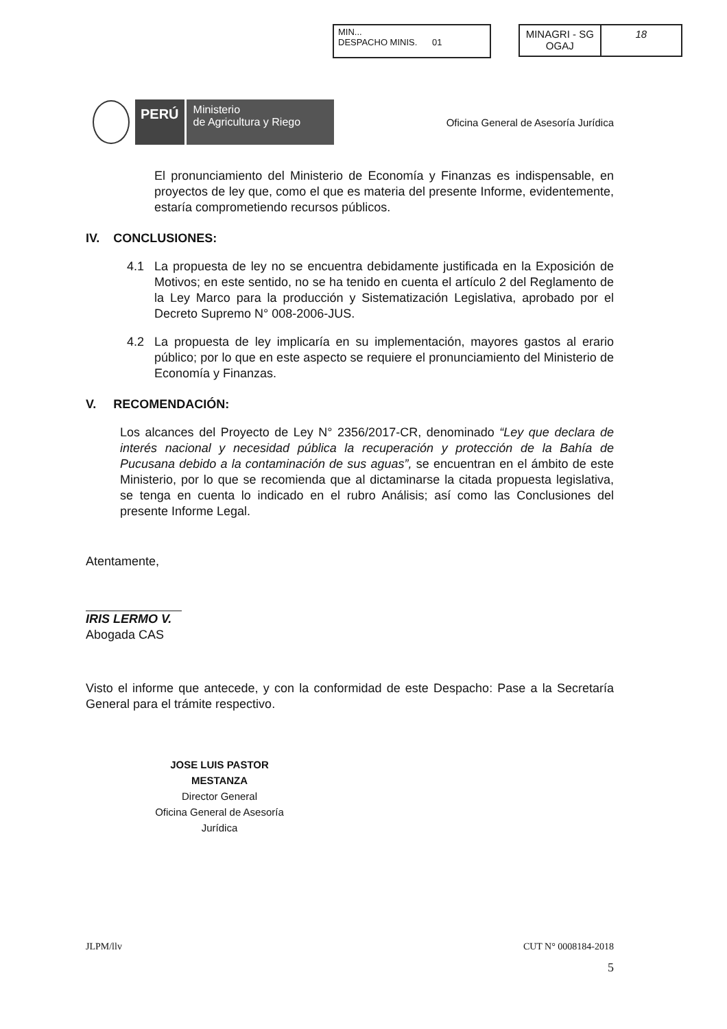MIN...
DESPACHO MINIS. 01
MINAGRI - SG
OGAJ
18
PERÚ
Ministerio
de Agricultura y Riego
Oficina General de Asesoría Jurídica
El pronunciamiento del Ministerio de Economía y Finanzas es indispensable, en proyectos de ley que, como el que es materia del presente Informe, evidentemente, estaría comprometiendo recursos públicos.
IV. CONCLUSIONES:
4.1 La propuesta de ley no se encuentra debidamente justificada en la Exposición de Motivos; en este sentido, no se ha tenido en cuenta el artículo 2 del Reglamento de la Ley Marco para la producción y Sistematización Legislativa, aprobado por el Decreto Supremo N° 008-2006-JUS.
4.2 La propuesta de ley implicaría en su implementación, mayores gastos al erario público; por lo que en este aspecto se requiere el pronunciamiento del Ministerio de Economía y Finanzas.
V. RECOMENDACIÓN:
Los alcances del Proyecto de Ley N° 2356/2017-CR, denominado “Ley que declara de interés nacional y necesidad pública la recuperación y protección de la Bahía de Pucusana debido a la contaminación de sus aguas”, se encuentran en el ámbito de este Ministerio, por lo que se recomienda que al dictaminarse la citada propuesta legislativa, se tenga en cuenta lo indicado en el rubro Análisis; así como las Conclusiones del presente Informe Legal.
Atentamente,
IRIS LERMO V.
Abogada CAS
Visto el informe que antecede, y con la conformidad de este Despacho: Pase a la Secretaría General para el trámite respectivo.
JOSE LUIS PASTOR MESTANZA
Director General
Oficina General de Asesoría Jurídica
JLPM/llv CUT N° 0008184-2018
5